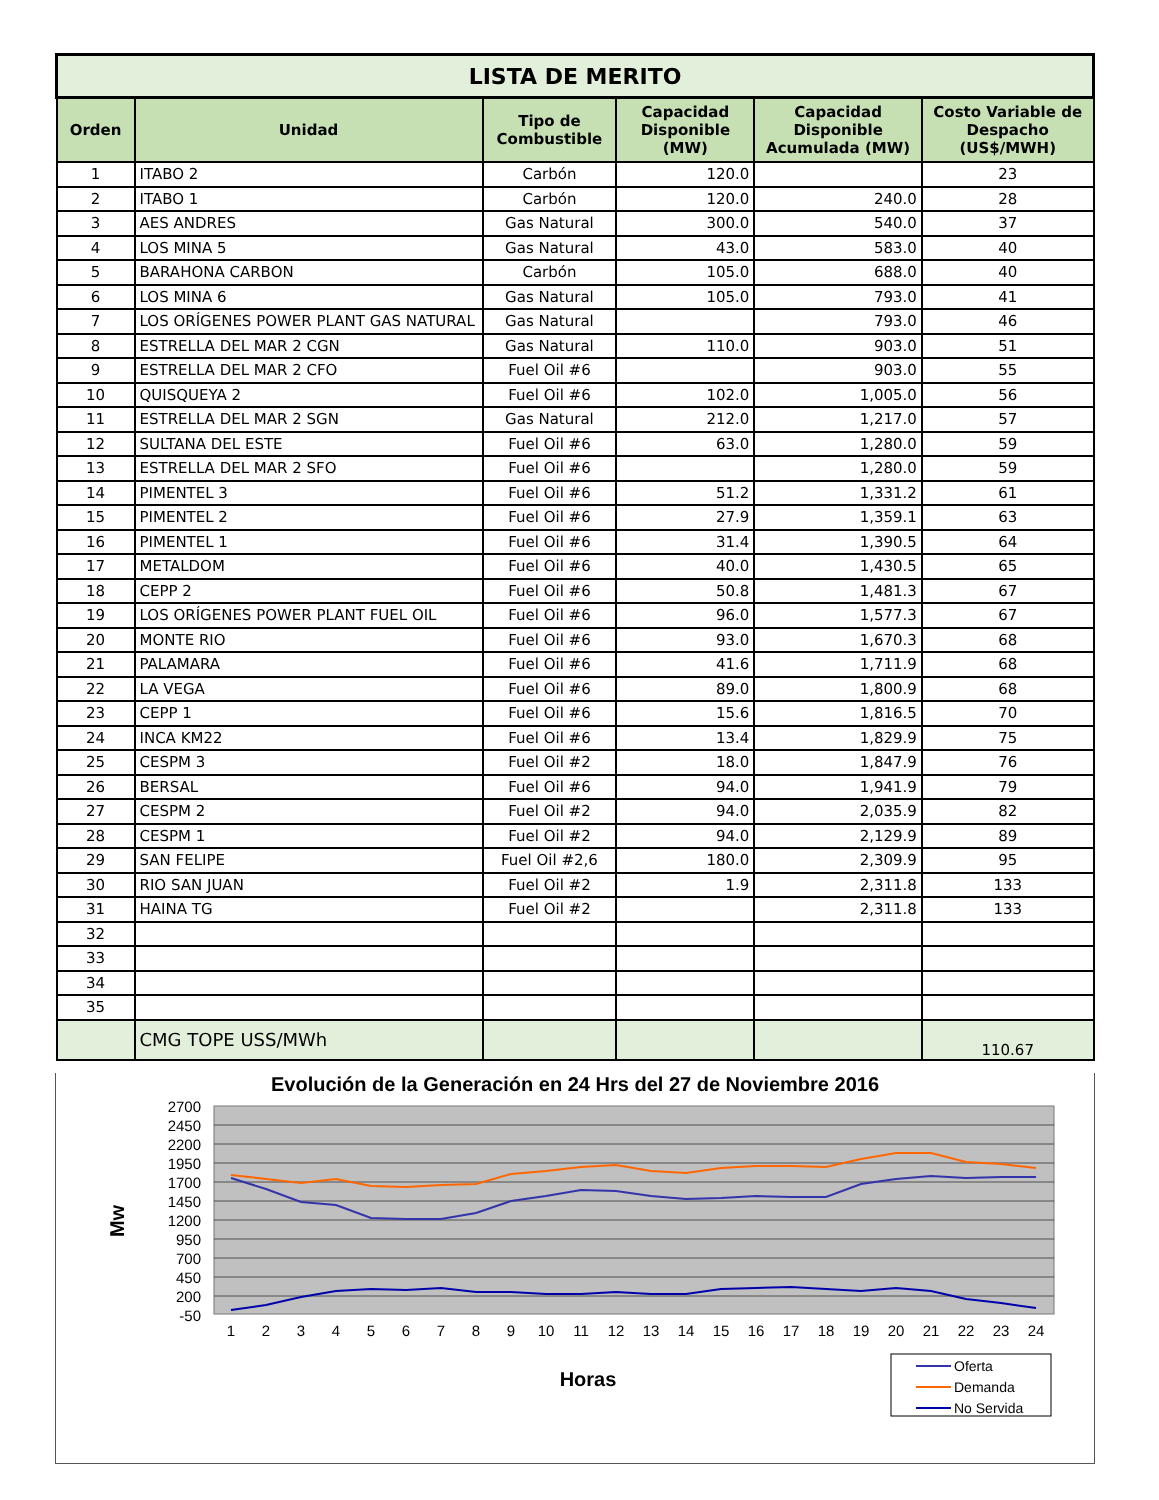| LISTA DE MERITO | | | | | |
| Orden | Unidad | Tipo de Combustible | Capacidad Disponible (MW) | Capacidad Disponible Acumulada (MW) | Costo Variable de Despacho (US$/MWH) |
| 1 | ITABO 2 | Carbón | 120.0 | | 23 |
| 2 | ITABO 1 | Carbón | 120.0 | 240.0 | 28 |
| 3 | AES ANDRES | Gas Natural | 300.0 | 540.0 | 37 |
| 4 | LOS MINA 5 | Gas Natural | 43.0 | 583.0 | 40 |
| 5 | BARAHONA CARBON | Carbón | 105.0 | 688.0 | 40 |
| 6 | LOS MINA 6 | Gas Natural | 105.0 | 793.0 | 41 |
| 7 | LOS ORÍGENES POWER PLANT GAS NATURAL | Gas Natural | | 793.0 | 46 |
| 8 | ESTRELLA DEL MAR 2 CGN | Gas Natural | 110.0 | 903.0 | 51 |
| 9 | ESTRELLA DEL MAR 2 CFO | Fuel Oil #6 | | 903.0 | 55 |
| 10 | QUISQUEYA 2 | Fuel Oil #6 | 102.0 | 1,005.0 | 56 |
| 11 | ESTRELLA DEL MAR 2 SGN | Gas Natural | 212.0 | 1,217.0 | 57 |
| 12 | SULTANA DEL ESTE | Fuel Oil #6 | 63.0 | 1,280.0 | 59 |
| 13 | ESTRELLA DEL MAR 2 SFO | Fuel Oil #6 | | 1,280.0 | 59 |
| 14 | PIMENTEL 3 | Fuel Oil #6 | 51.2 | 1,331.2 | 61 |
| 15 | PIMENTEL 2 | Fuel Oil #6 | 27.9 | 1,359.1 | 63 |
| 16 | PIMENTEL 1 | Fuel Oil #6 | 31.4 | 1,390.5 | 64 |
| 17 | METALDOM | Fuel Oil #6 | 40.0 | 1,430.5 | 65 |
| 18 | CEPP 2 | Fuel Oil #6 | 50.8 | 1,481.3 | 67 |
| 19 | LOS ORÍGENES POWER PLANT FUEL OIL | Fuel Oil #6 | 96.0 | 1,577.3 | 67 |
| 20 | MONTE RIO | Fuel Oil #6 | 93.0 | 1,670.3 | 68 |
| 21 | PALAMARA | Fuel Oil #6 | 41.6 | 1,711.9 | 68 |
| 22 | LA VEGA | Fuel Oil #6 | 89.0 | 1,800.9 | 68 |
| 23 | CEPP 1 | Fuel Oil #6 | 15.6 | 1,816.5 | 70 |
| 24 | INCA KM22 | Fuel Oil #6 | 13.4 | 1,829.9 | 75 |
| 25 | CESPM 3 | Fuel Oil #2 | 18.0 | 1,847.9 | 76 |
| 26 | BERSAL | Fuel Oil #6 | 94.0 | 1,941.9 | 79 |
| 27 | CESPM 2 | Fuel Oil #2 | 94.0 | 2,035.9 | 82 |
| 28 | CESPM 1 | Fuel Oil #2 | 94.0 | 2,129.9 | 89 |
| 29 | SAN FELIPE | Fuel Oil #2,6 | 180.0 | 2,309.9 | 95 |
| 30 | RIO SAN JUAN | Fuel Oil #2 | 1.9 | 2,311.8 | 133 |
| 31 | HAINA TG | Fuel Oil #2 | | 2,311.8 | 133 |
| 32 | | | | | |
| 33 | | | | | |
| 34 | | | | | |
| 35 | | | | | |
| | CMG TOPE USS/MWh | | | | 110.67 |
Evolución de la Generación en 24 Hrs del 27 de Noviembre 2016
2700
2450
2200
1950
1700
1450
1200
950
700
450
200
-50
Mw
1
2
3
4
5
6
7
8
9
10
11
12
13
14
15
16
17
18
19
20
21
22
23
24
Horas
Oferta
Demanda
No Servida